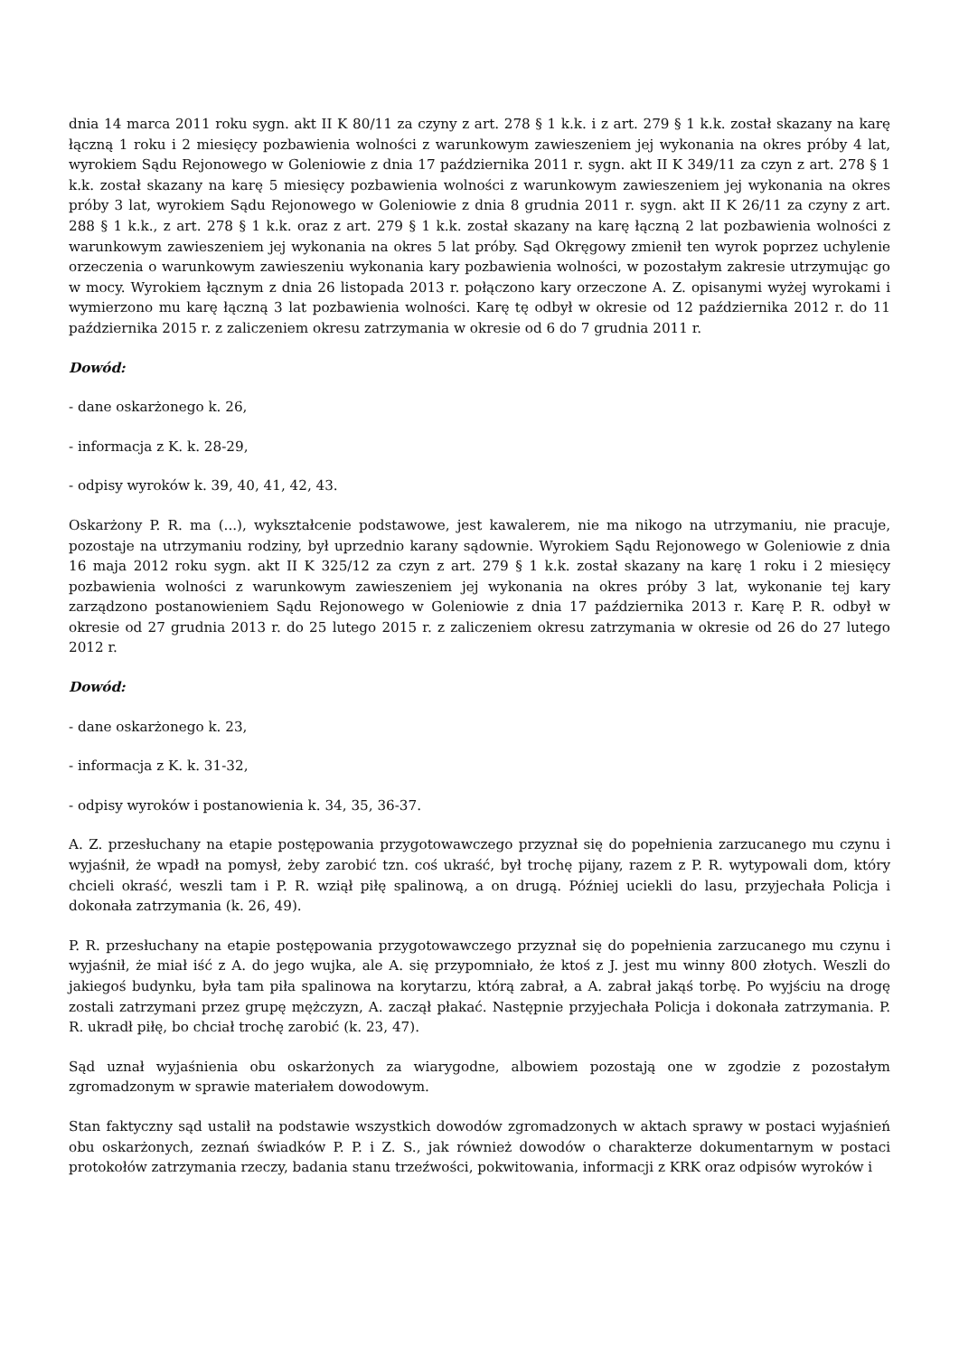dnia 14 marca 2011 roku sygn. akt II K 80/11 za czyny z art. 278 § 1 k.k. i z art. 279 § 1 k.k. został skazany na karę łączną 1 roku i 2 miesięcy pozbawienia wolności z warunkowym zawieszeniem jej wykonania na okres próby 4 lat, wyrokiem Sądu Rejonowego w Goleniowie z dnia 17 października 2011 r. sygn. akt II K 349/11 za czyn z art. 278 § 1 k.k. został skazany na karę 5 miesięcy pozbawienia wolności z warunkowym zawieszeniem jej wykonania na okres próby 3 lat, wyrokiem Sądu Rejonowego w Goleniowie z dnia 8 grudnia 2011 r. sygn. akt II K 26/11 za czyny z art. 288 § 1 k.k., z art. 278 § 1 k.k. oraz z art. 279 § 1 k.k. został skazany na karę łączną 2 lat pozbawienia wolności z warunkowym zawieszeniem jej wykonania na okres 5 lat próby. Sąd Okręgowy zmienił ten wyrok poprzez uchylenie orzeczenia o warunkowym zawieszeniu wykonania kary pozbawienia wolności, w pozostałym zakresie utrzymując go w mocy. Wyrokiem łącznym z dnia 26 listopada 2013 r. połączono kary orzeczone A. Z. opisanymi wyżej wyrokami i wymierzono mu karę łączną 3 lat pozbawienia wolności. Karę tę odbył w okresie od 12 października 2012 r. do 11 października 2015 r. z zaliczeniem okresu zatrzymania w okresie od 6 do 7 grudnia 2011 r.
Dowód:
- dane oskarżonego k. 26,
- informacja z K. k. 28-29,
- odpisy wyroków k. 39, 40, 41, 42, 43.
Oskarżony P. R. ma (...), wykształcenie podstawowe, jest kawalerem, nie ma nikogo na utrzymaniu, nie pracuje, pozostaje na utrzymaniu rodziny, był uprzednio karany sądownie. Wyrokiem Sądu Rejonowego w Goleniowie z dnia 16 maja 2012 roku sygn. akt II K 325/12 za czyn z art. 279 § 1 k.k. został skazany na karę 1 roku i 2 miesięcy pozbawienia wolności z warunkowym zawieszeniem jej wykonania na okres próby 3 lat, wykonanie tej kary zarządzono postanowieniem Sądu Rejonowego w Goleniowie z dnia 17 października 2013 r. Karę P. R. odbył w okresie od 27 grudnia 2013 r. do 25 lutego 2015 r. z zaliczeniem okresu zatrzymania w okresie od 26 do 27 lutego 2012 r.
Dowód:
- dane oskarżonego k. 23,
- informacja z K. k. 31-32,
- odpisy wyroków i postanowienia k. 34, 35, 36-37.
A. Z. przesłuchany na etapie postępowania przygotowawczego przyznał się do popełnienia zarzucanego mu czynu i wyjaśnił, że wpadł na pomysł, żeby zarobić tzn. coś ukraść, był trochę pijany, razem z P. R. wytypowali dom, który chcieli okraść, weszli tam i P. R. wziął piłę spalinową, a on drugą. Później uciekli do lasu, przyjechała Policja i dokonała zatrzymania (k. 26, 49).
P. R. przesłuchany na etapie postępowania przygotowawczego przyznał się do popełnienia zarzucanego mu czynu i wyjaśnił, że miał iść z A. do jego wujka, ale A. się przypomniało, że ktoś z J. jest mu winny 800 złotych. Weszli do jakiegoś budynku, była tam piła spalinowa na korytarzu, którą zabrał, a A. zabrał jakąś torbę. Po wyjściu na drogę zostali zatrzymani przez grupę mężczyzn, A. zaczął płakać. Następnie przyjechała Policja i dokonała zatrzymania. P. R. ukradł piłę, bo chciał trochę zarobić (k. 23, 47).
Sąd uznał wyjaśnienia obu oskarżonych za wiarygodne, albowiem pozostają one w zgodzie z pozostałym zgromadzonym w sprawie materiałem dowodowym.
Stan faktyczny sąd ustalił na podstawie wszystkich dowodów zgromadzonych w aktach sprawy w postaci wyjaśnień obu oskarżonych, zeznań świadków P. P. i Z. S., jak również dowodów o charakterze dokumentarnym w postaci protokołów zatrzymania rzeczy, badania stanu trzeźwości, pokwitowania, informacji z KRK oraz odpisów wyroków i